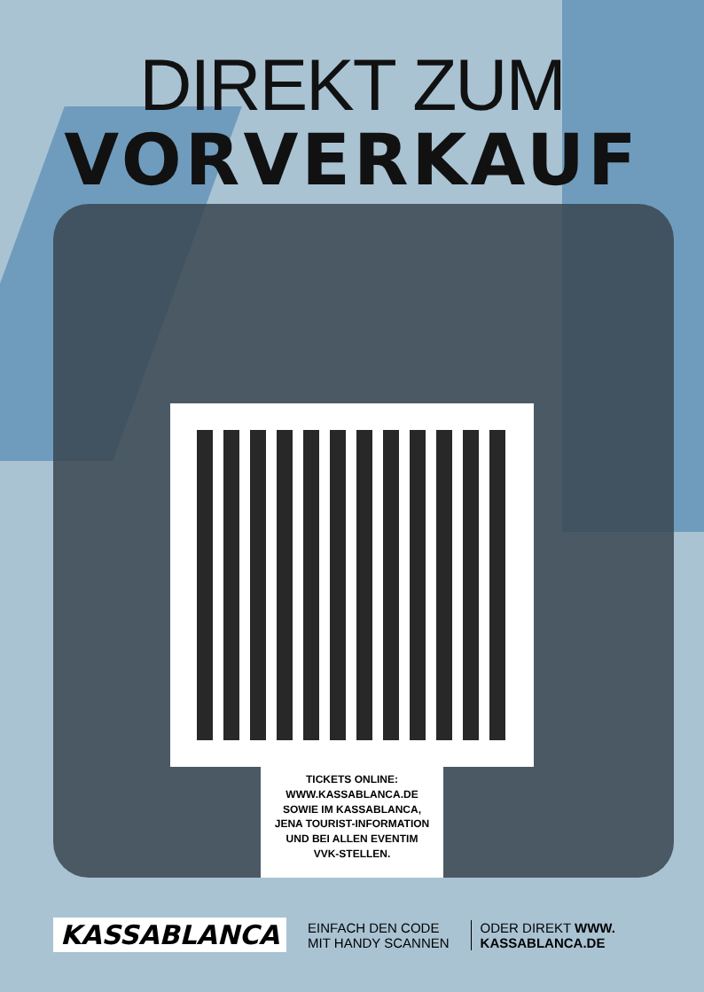DIREKT ZUM
VORVERKAUF
TICKETS ONLINE:
WWW.KASSABLANCA.DE
SOWIE IM KASSABLANCA,
JENA TOURIST-INFORMATION
UND BEI ALLEN EVENTIM
VVK-STELLEN.
KASSABLANCA
EINFACH DEN CODE
MIT HANDY SCANNEN
ODER DIREKT WWW.
KASSABLANCA.DE